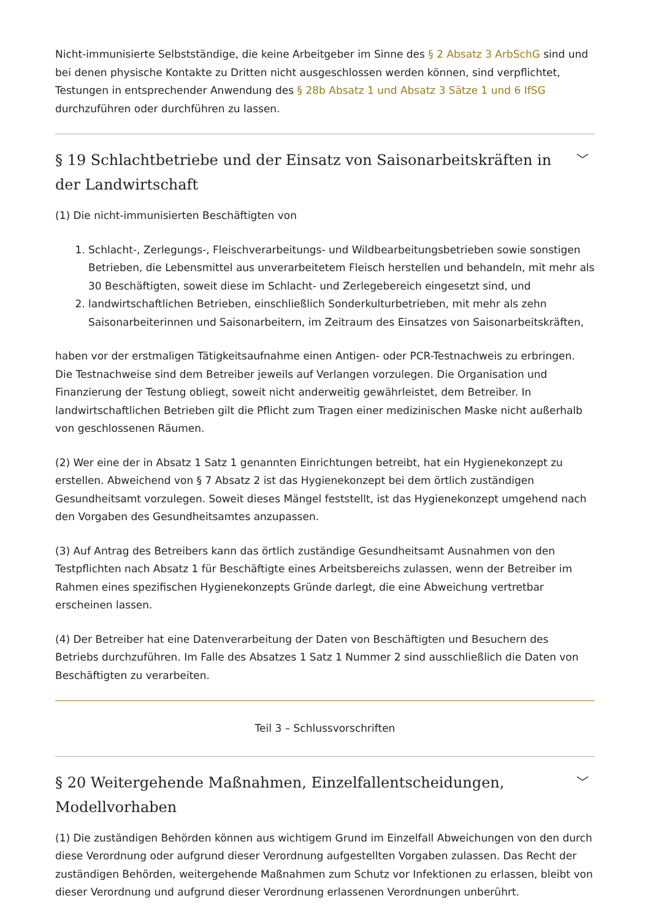Nicht-immunisierte Selbstständige, die keine Arbeitgeber im Sinne des § 2 Absatz 3 ArbSchG sind und bei denen physische Kontakte zu Dritten nicht ausgeschlossen werden können, sind verpflichtet, Testungen in entsprechender Anwendung des § 28b Absatz 1 und Absatz 3 Sätze 1 und 6 IfSG durchzuführen oder durchführen zu lassen.
§ 19 Schlachtbetriebe und der Einsatz von Saisonarbeitskräften in der Landwirtschaft ﹀
(1) Die nicht-immunisierten Beschäftigten von
1. Schlacht-, Zerlegungs-, Fleischverarbeitungs- und Wildbearbeitungsbetrieben sowie sonstigen Betrieben, die Lebensmittel aus unverarbeitetem Fleisch herstellen und behandeln, mit mehr als 30 Beschäftigten, soweit diese im Schlacht- und Zerlegebereich eingesetzt sind, und
2. landwirtschaftlichen Betrieben, einschließlich Sonderkulturbetrieben, mit mehr als zehn Saisonarbeiterinnen und Saisonarbeitern, im Zeitraum des Einsatzes von Saisonarbeitskräften,
haben vor der erstmaligen Tätigkeitsaufnahme einen Antigen- oder PCR-Testnachweis zu erbringen. Die Testnachweise sind dem Betreiber jeweils auf Verlangen vorzulegen. Die Organisation und Finanzierung der Testung obliegt, soweit nicht anderweitig gewährleistet, dem Betreiber. In landwirtschaftlichen Betrieben gilt die Pflicht zum Tragen einer medizinischen Maske nicht außerhalb von geschlossenen Räumen.
(2) Wer eine der in Absatz 1 Satz 1 genannten Einrichtungen betreibt, hat ein Hygienekonzept zu erstellen. Abweichend von § 7 Absatz 2 ist das Hygienekonzept bei dem örtlich zuständigen Gesundheitsamt vorzulegen. Soweit dieses Mängel feststellt, ist das Hygienekonzept umgehend nach den Vorgaben des Gesundheitsamtes anzupassen.
(3) Auf Antrag des Betreibers kann das örtlich zuständige Gesundheitsamt Ausnahmen von den Testpflichten nach Absatz 1 für Beschäftigte eines Arbeitsbereichs zulassen, wenn der Betreiber im Rahmen eines spezifischen Hygienekonzepts Gründe darlegt, die eine Abweichung vertretbar erscheinen lassen.
(4) Der Betreiber hat eine Datenverarbeitung der Daten von Beschäftigten und Besuchern des Betriebs durchzuführen. Im Falle des Absatzes 1 Satz 1 Nummer 2 sind ausschließlich die Daten von Beschäftigten zu verarbeiten.
Teil 3 – Schlussvorschriften
§ 20 Weitergehende Maßnahmen, Einzelfallentscheidungen, Modellvorhaben ﹀
(1) Die zuständigen Behörden können aus wichtigem Grund im Einzelfall Abweichungen von den durch diese Verordnung oder aufgrund dieser Verordnung aufgestellten Vorgaben zulassen. Das Recht der zuständigen Behörden, weitergehende Maßnahmen zum Schutz vor Infektionen zu erlassen, bleibt von dieser Verordnung und aufgrund dieser Verordnung erlassenen Verordnungen unberührt.